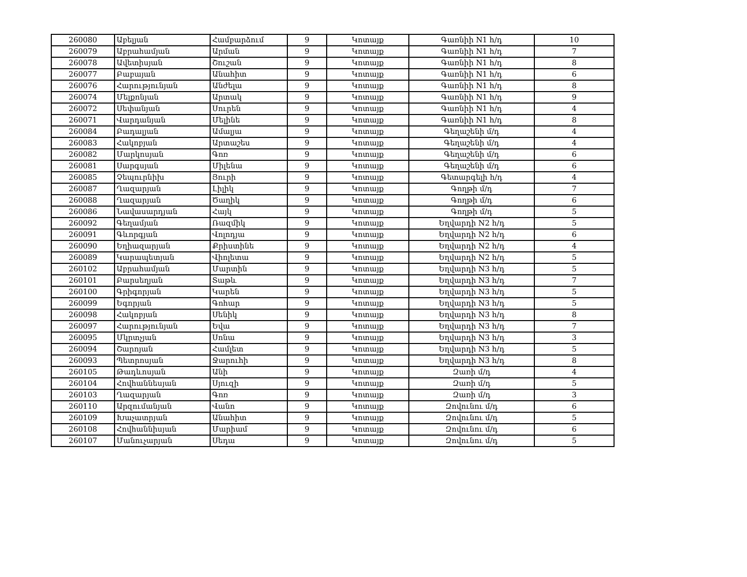| 260080 | Աբելյան | Համբարձում | 9 | Կոտայք | Գառնիի N1 հ/դ | 10 |
| 260079 | Աբրահամյան | Արման | 9 | Կոտայք | Գառնիի N1 հ/դ | 7 |
| 260078 | Ավետիսյան | Շուշան | 9 | Կոտայք | Գառնիի N1 հ/դ | 8 |
| 260077 | Բաբայան | Անահիտ | 9 | Կոտայք | Գառնիի N1 հ/դ | 6 |
| 260076 | Հարությունյան | Անժելա | 9 | Կոտայք | Գառնիի N1 հ/դ | 8 |
| 260074 | Մելքոնյան | Արտակ | 9 | Կոտայք | Գառնիի N1 հ/դ | 9 |
| 260072 | Սեփանյան | Սուրեն | 9 | Կոտայք | Գառնիի N1 հ/դ | 4 |
| 260071 | Վարդանյան | Մելինե | 9 | Կոտայք | Գառնիի N1 հ/դ | 8 |
| 260084 | Բադալյան | Ամալյա | 9 | Կոտայք | Գեղաշենի մ/դ | 4 |
| 260083 | Հակոբյան | Արտաշես | 9 | Կոտայք | Գեղաշենի մ/դ | 4 |
| 260082 | Մարկոսյան | Գոռ | 9 | Կոտայք | Գեղաշենի մ/դ | 6 |
| 260081 | Սարգսյան | Միլենա | 9 | Կոտայք | Գեղաշենի մ/դ | 6 |
| 260085 | Չեպուրնիխ | Յուրի | 9 | Կոտայք | Գետարգելի հ/դ | 4 |
| 260087 | Ղազարյան | Լիլիկ | 9 | Կոտայք | Գողթի մ/դ | 7 |
| 260088 | Ղազարյան | Ծաղիկ | 9 | Կոտայք | Գողթի մ/դ | 6 |
| 260086 | Նավասարդյան | Հայկ | 9 | Կոտայք | Գողթի մ/դ | 5 |
| 260092 | Գեղամյան | Ռազմիկ | 9 | Կոտայք | Եղվարդի N2 հ/դ | 5 |
| 260091 | Գևորգյան | Վոլոդյա | 9 | Կոտայք | Եղվարդի N2 հ/դ | 6 |
| 260090 | Եղիազարյան | Քրիստինե | 9 | Կոտայք | Եղվարդի N2 հ/դ | 4 |
| 260089 | Կարապետյան | Վիոլետա | 9 | Կոտայք | Եղվարդի N2 հ/դ | 5 |
| 260102 | Աբրահամյան | Մարտին | 9 | Կոտայք | Եղվարդի N3 հ/դ | 5 |
| 260101 | Բարսեղյան | Տաթև | 9 | Կոտայք | Եղվարդի N3 հ/դ | 7 |
| 260100 | Գրիգորյան | Կարեն | 9 | Կոտայք | Եղվարդի N3 հ/դ | 5 |
| 260099 | Եգորյան | Գոհար | 9 | Կոտայք | Եղվարդի N3 հ/դ | 5 |
| 260098 | Հակոբյան | Սենիկ | 9 | Կոտայք | Եղվարդի N3 հ/դ | 8 |
| 260097 | Հարությունյան | Եվա | 9 | Կոտայք | Եղվարդի N3 հ/դ | 7 |
| 260095 | Մկրտչյան | Սոնա | 9 | Կոտայք | Եղվարդի N3 հ/դ | 3 |
| 260094 | Շարոյան | Համլետ | 9 | Կոտայք | Եղվարդի N3 հ/դ | 5 |
| 260093 | Պետրոսյան | Ջարուհի | 9 | Կոտայք | Եղվարդի N3 հ/դ | 8 |
| 260105 | Թադևոսյան | Անի | 9 | Կոտայք | Զառի մ/դ | 4 |
| 260104 | Հովհաննեսյան | Սյուզի | 9 | Կոտայք | Զառի մ/դ | 5 |
| 260103 | Ղազարյան | Գոռ | 9 | Կոտայք | Զառի մ/դ | 3 |
| 260110 | Արզումանյան | Վանո | 9 | Կոտայք | Զովունու մ/դ | 6 |
| 260109 | Խաչատրյան | Անահիտ | 9 | Կոտայք | Զովունու մ/դ | 5 |
| 260108 | Հովհաննիսյան | Մարիամ | 9 | Կոտայք | Զովունու մ/դ | 6 |
| 260107 | Մանուչարյան | Սեդա | 9 | Կոտայք | Զովունու մ/դ | 5 |